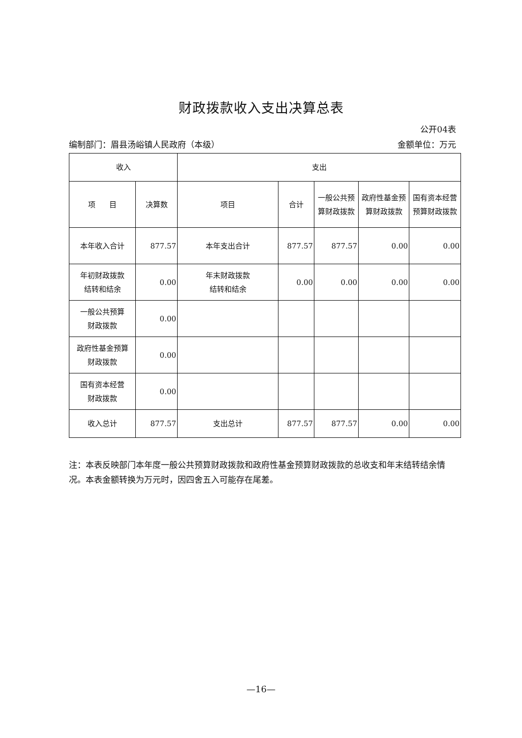财政拨款收入支出决算总表
公开04表
编制部门：眉县汤峪镇人民政府（本级） 金额单位：万元
| 收入 | | 支出 | | | | |
| 项 目 | 决算数 | 项目 | 合计 | 一般公共预算财政拨款 | 政府性基金预算财政拨款 | 国有资本经营预算财政拨款 |
| 本年收入合计 | 877.57 | 本年支出合计 | 877.57 | 877.57 | 0.00 | 0.00 |
| 年初财政拨款 结转和结余 | 0.00 | 年末财政拨款 结转和结余 | 0.00 | 0.00 | 0.00 | 0.00 |
| 一般公共预算 财政拨款 | 0.00 | | | | | |
| 政府性基金预算 财政拨款 | 0.00 | | | | | |
| 国有资本经营 财政拨款 | 0.00 | | | | | |
| 收入总计 | 877.57 | 支出总计 | 877.57 | 877.57 | 0.00 | 0.00 |
注：本表反映部门本年度一般公共预算财政拨款和政府性基金预算财政拨款的总收支和年末结转结余情况。本表金额转换为万元时，因四舍五入可能存在尾差。
—16—